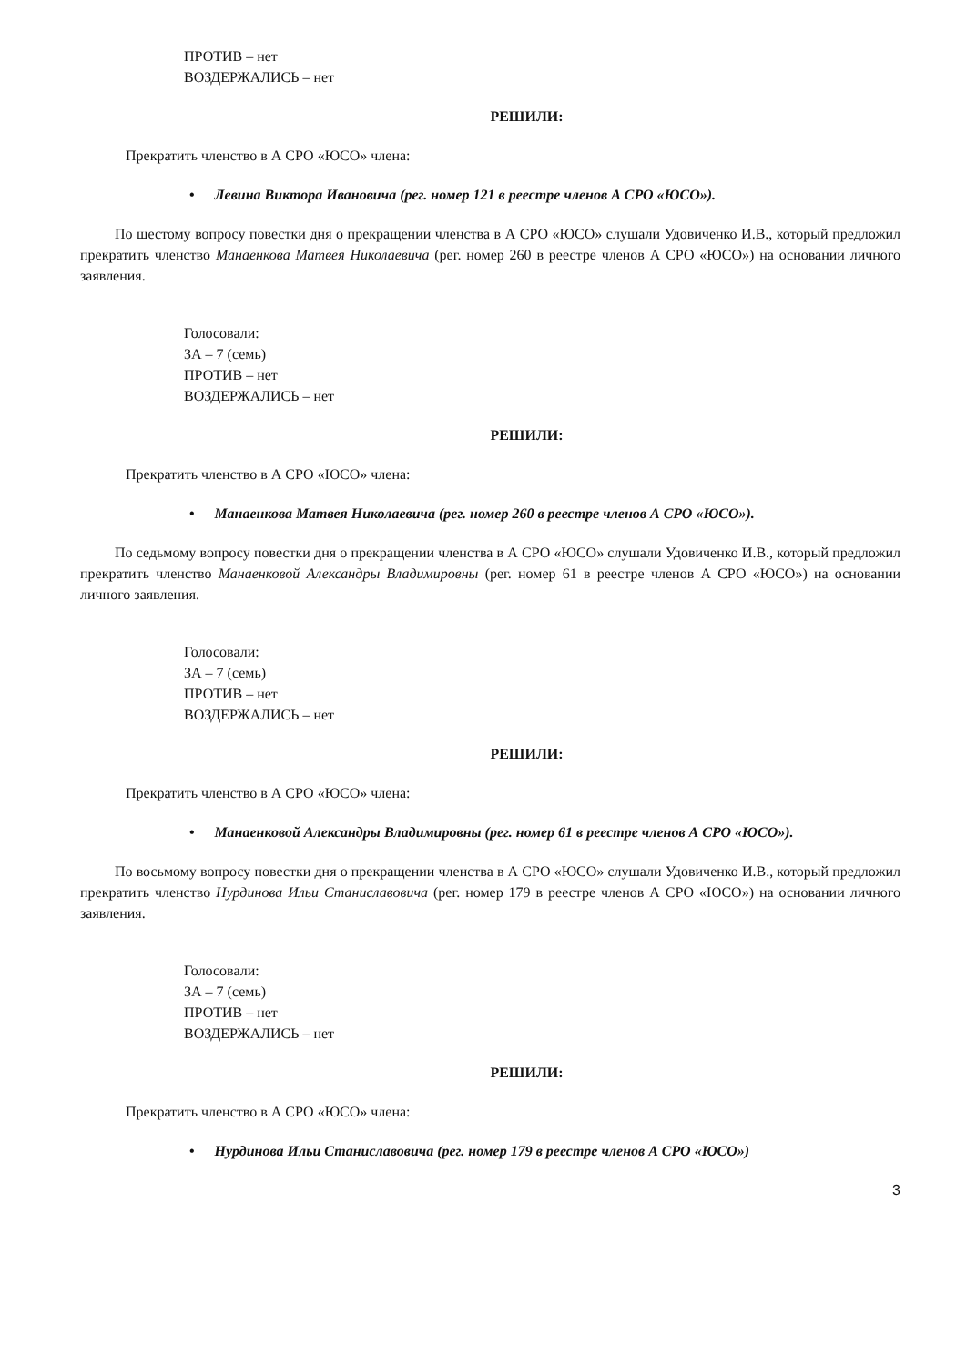ПРОТИВ – нет
ВОЗДЕРЖАЛИСЬ – нет
РЕШИЛИ:
Прекратить членство в А СРО «ЮСО» члена:
• Левина Виктора Ивановича (рег. номер 121 в реестре членов А СРО «ЮСО»).
По шестому вопросу повестки дня о прекращении членства в А СРО «ЮСО» слушали Удовиченко И.В., который предложил прекратить членство Манаенкова Матвея Николаевича (рег. номер 260 в реестре членов А СРО «ЮСО») на основании личного заявления.
Голосовали:
ЗА – 7 (семь)
ПРОТИВ – нет
ВОЗДЕРЖАЛИСЬ – нет
РЕШИЛИ:
Прекратить членство в А СРО «ЮСО» члена:
• Манаенкова Матвея Николаевича (рег. номер 260 в реестре членов А СРО «ЮСО»).
По седьмому вопросу повестки дня о прекращении членства в А СРО «ЮСО» слушали Удовиченко И.В., который предложил прекратить членство Манаенковой Александры Владимировны (рег. номер 61 в реестре членов А СРО «ЮСО») на основании личного заявления.
Голосовали:
ЗА – 7 (семь)
ПРОТИВ – нет
ВОЗДЕРЖАЛИСЬ – нет
РЕШИЛИ:
Прекратить членство в А СРО «ЮСО» члена:
• Манаенковой Александры Владимировны (рег. номер 61 в реестре членов А СРО «ЮСО»).
По восьмому вопросу повестки дня о прекращении членства в А СРО «ЮСО» слушали Удовиченко И.В., который предложил прекратить членство Нурдинова Ильи Станиславовича (рег. номер 179 в реестре членов А СРО «ЮСО») на основании личного заявления.
Голосовали:
ЗА – 7 (семь)
ПРОТИВ – нет
ВОЗДЕРЖАЛИСЬ – нет
РЕШИЛИ:
Прекратить членство в А СРО «ЮСО» члена:
• Нурдинова Ильи Станиславовича (рег. номер 179 в реестре членов А СРО «ЮСО»)
3